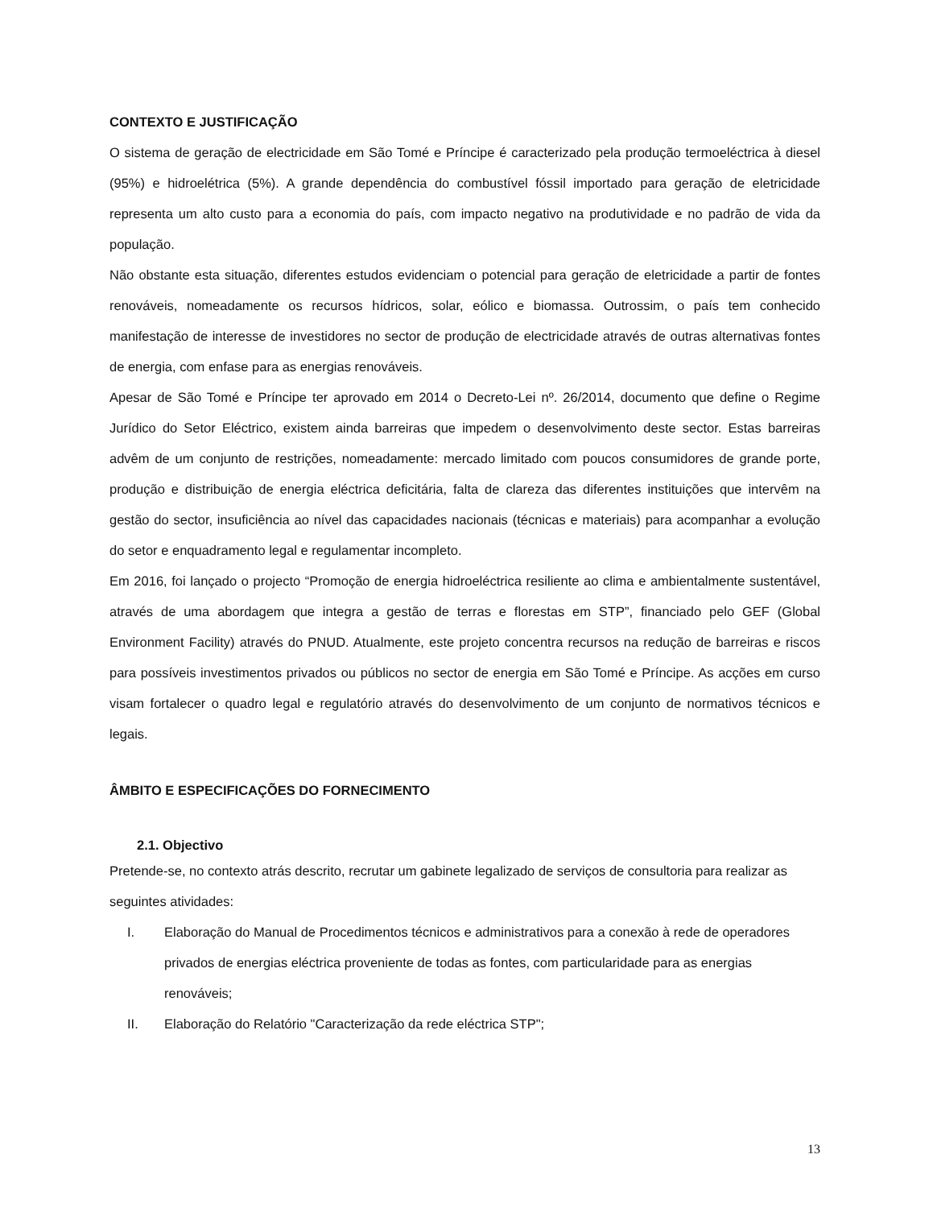CONTEXTO E JUSTIFICAÇÃO
O sistema de geração de electricidade em São Tomé e Príncipe é caracterizado pela produção termoeléctrica à diesel (95%) e hidroelétrica (5%). A grande dependência do combustível fóssil importado para geração de eletricidade representa um alto custo para a economia do país, com impacto negativo na produtividade e no padrão de vida da população.
Não obstante esta situação, diferentes estudos evidenciam o potencial para geração de eletricidade a partir de fontes renováveis, nomeadamente os recursos hídricos, solar, eólico e biomassa. Outrossim, o país tem conhecido manifestação de interesse de investidores no sector de produção de electricidade através de outras alternativas fontes de energia, com enfase para as energias renováveis.
Apesar de São Tomé e Príncipe ter aprovado em 2014 o Decreto-Lei nº. 26/2014, documento que define o Regime Jurídico do Setor Eléctrico, existem ainda barreiras que impedem o desenvolvimento deste sector. Estas barreiras advêm de um conjunto de restrições, nomeadamente: mercado limitado com poucos consumidores de grande porte, produção e distribuição de energia eléctrica deficitária, falta de clareza das diferentes instituições que intervêm na gestão do sector, insuficiência ao nível das capacidades nacionais (técnicas e materiais) para acompanhar a evolução do setor e enquadramento legal e regulamentar incompleto.
Em 2016, foi lançado o projecto “Promoção de energia hidroeléctrica resiliente ao clima e ambientalmente sustentável, através de uma abordagem que integra a gestão de terras e florestas em STP”, financiado pelo GEF (Global Environment Facility) através do PNUD. Atualmente, este projeto concentra recursos na redução de barreiras e riscos para possíveis investimentos privados ou públicos no sector de energia em São Tomé e Príncipe. As acções em curso visam fortalecer o quadro legal e regulatório através do desenvolvimento de um conjunto de normativos técnicos e legais.
ÂMBITO E ESPECIFICAÇÕES DO FORNECIMENTO
2.1. Objectivo
Pretende-se, no contexto atrás descrito, recrutar um gabinete legalizado de serviços de consultoria para realizar as seguintes atividades:
I. Elaboração do Manual de Procedimentos técnicos e administrativos para a conexão à rede de operadores privados de energias eléctrica proveniente de todas as fontes, com particularidade para as energias renováveis;
II. Elaboração do Relatório "Caracterização da rede eléctrica STP";
13